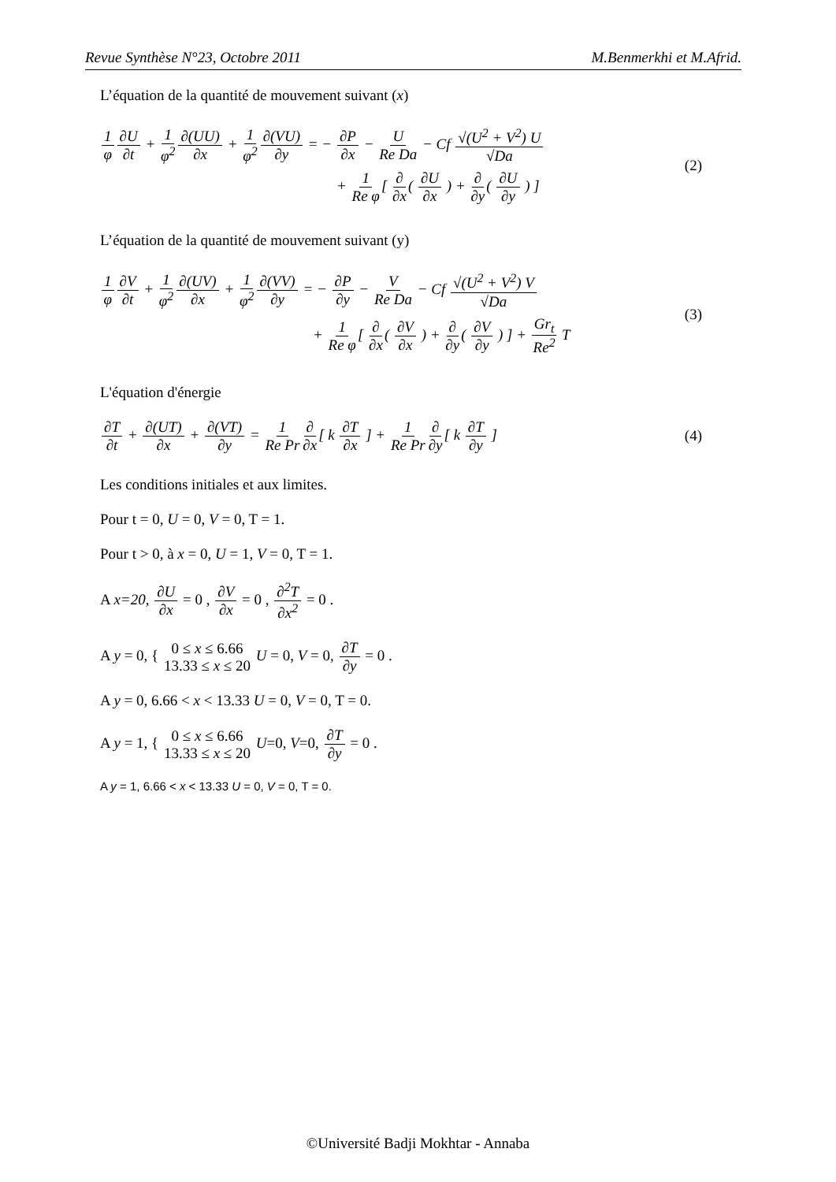Revue Synthèse N°23, Octobre 2011 M.Benmerkhi et M.Afrid.
L’équation de la quantité de mouvement suivant (x)
1 φ∂U ∂t + 1 φ<sup>2</sup>∂(UU) ∂x + 1 φ<sup>2</sup>∂(VU) ∂y = − ∂P ∂x − U Re Da − Cf √(U<sup>2</sup> + V<sup>2</sup>) U √Da
+ 1 Re φ[ ∂ ∂x( ∂U ∂x ) + ∂ ∂y( ∂U ∂y ) ]
(2)
L’équation de la quantité de mouvement suivant (y)
1 φ∂V ∂t + 1 φ<sup>2</sup>∂(UV) ∂x + 1 φ<sup>2</sup>∂(VV) ∂y = − ∂P ∂y − V Re Da − Cf √(U<sup>2</sup> + V<sup>2</sup>) V √Da
+ 1 Re φ[ ∂ ∂x( ∂V ∂x ) + ∂ ∂y( ∂V ∂y ) ] + Gr<sub>t</sub> Re<sup>2</sup> T
(3)
L'équation d'énergie
∂T ∂t + ∂(UT) ∂x + ∂(VT) ∂y = 1 Re Pr∂ ∂x[ k ∂T ∂x ] + 1 Re Pr∂ ∂y[ k ∂T ∂y ]
(4)
Les conditions initiales et aux limites.
Pour t = 0, U = 0, V = 0, T = 1.
Pour t > 0, à x = 0, U = 1, V = 0, T = 1.
A x=20, ∂U ∂x = 0 , ∂V ∂x = 0 , ∂<sup>2</sup>T ∂x<sup>2</sup> = 0 .
A y = 0, { 0 ≤ x ≤ 6.66 13.33 ≤ x ≤ 20 U = 0, V = 0, ∂T ∂y = 0 .
A y = 0, 6.66 < x < 13.33 U = 0, V = 0, T = 0.
A y = 1, { 0 ≤ x ≤ 6.66 13.33 ≤ x ≤ 20 U=0, V=0, ∂T ∂y = 0 .
A y = 1, 6.66 < x < 13.33 U = 0, V = 0, T = 0.
©Université Badji Mokhtar - Annaba